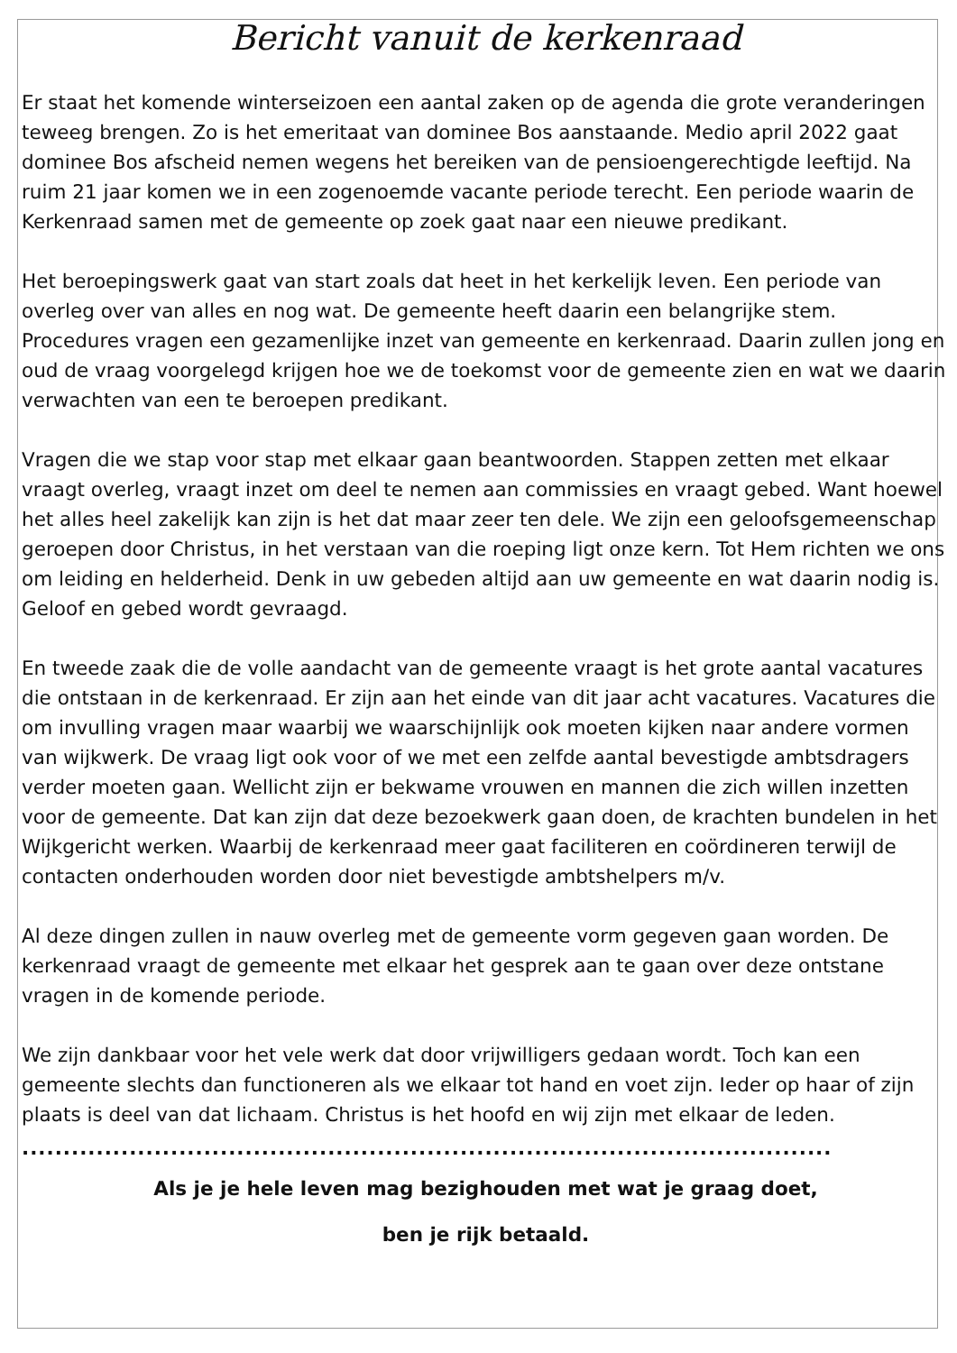Bericht vanuit de kerkenraad
Er staat het komende winterseizoen een aantal zaken op de agenda die grote veranderingen teweeg brengen. Zo is het emeritaat van dominee Bos aanstaande. Medio april 2022 gaat dominee Bos afscheid nemen wegens het bereiken van de pensioengerechtigde leeftijd. Na ruim 21 jaar komen we in een zogenoemde vacante periode terecht. Een periode waarin de Kerkenraad samen met de gemeente op zoek gaat naar een nieuwe predikant.
Het beroepingswerk gaat van start zoals dat heet in het kerkelijk leven. Een periode van overleg over van alles en nog wat. De gemeente heeft daarin een belangrijke stem. Procedures vragen een gezamenlijke inzet van gemeente en kerkenraad. Daarin zullen jong en oud de vraag voorgelegd krijgen hoe we de toekomst voor de gemeente zien en wat we daarin verwachten van een te beroepen predikant.
Vragen die we stap voor stap met elkaar gaan beantwoorden. Stappen zetten met elkaar vraagt overleg, vraagt inzet om deel te nemen aan commissies en vraagt gebed. Want hoewel het alles heel zakelijk kan zijn is het dat maar zeer ten dele. We zijn een geloofsgemeenschap geroepen door Christus, in het verstaan van die roeping ligt onze kern. Tot Hem richten we ons om leiding en helderheid. Denk in uw gebeden altijd aan uw gemeente en wat daarin nodig is. Geloof en gebed wordt gevraagd.
En tweede zaak die de volle aandacht van de gemeente vraagt is het grote aantal vacatures die ontstaan in de kerkenraad. Er zijn aan het einde van dit jaar acht vacatures. Vacatures die om invulling vragen maar waarbij we waarschijnlijk ook moeten kijken naar andere vormen van wijkwerk. De vraag ligt ook voor of we met een zelfde aantal bevestigde ambtsdragers verder moeten gaan. Wellicht zijn er bekwame vrouwen en mannen die zich willen inzetten voor de gemeente. Dat kan zijn dat deze bezoekwerk gaan doen, de krachten bundelen in het Wijkgericht werken. Waarbij de kerkenraad meer gaat faciliteren en coördineren terwijl de contacten onderhouden worden door niet bevestigde ambtshelpers m/v.
Al deze dingen zullen in nauw overleg met de gemeente vorm gegeven gaan worden. De kerkenraad vraagt de gemeente met elkaar het gesprek aan te gaan over deze ontstane vragen in de komende periode.
We zijn dankbaar voor het vele werk dat door vrijwilligers gedaan wordt. Toch kan een gemeente slechts dan functioneren als we elkaar tot hand en voet zijn. Ieder op haar of zijn plaats is deel van dat lichaam. Christus is het hoofd en wij zijn met elkaar de leden.
..................................................................................................
Als je je hele leven mag bezighouden met wat je graag doet,
ben je rijk betaald.